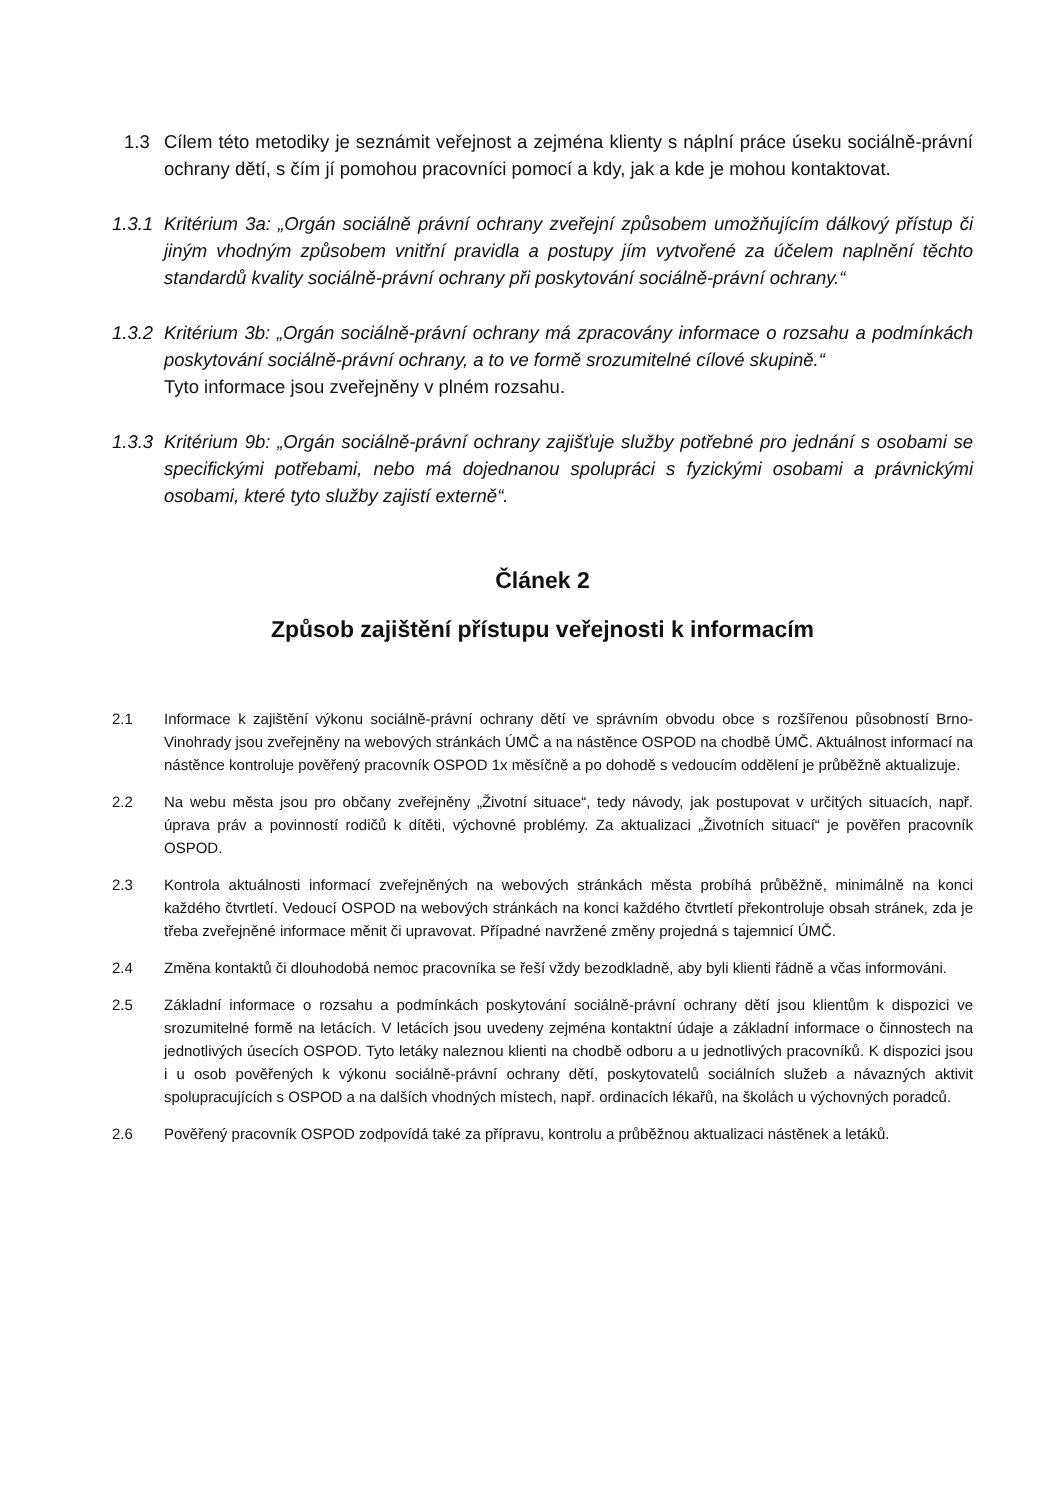1.3 Cílem této metodiky je seznámit veřejnost a zejména klienty s náplní práce úseku sociálně-právní ochrany dětí, s čím jí pomohou pracovníci pomocí a kdy, jak a kde je mohou kontaktovat.
1.3.1 Kritérium 3a: „Orgán sociálně právní ochrany zveřejní způsobem umožňujícím dálkový přístup či jiným vhodným způsobem vnitřní pravidla a postupy jím vytvořené za účelem naplnění těchto standardů kvality sociálně-právní ochrany při poskytování sociálně-právní ochrany.“
1.3.2 Kritérium 3b: „Orgán sociálně-právní ochrany má zpracovány informace o rozsahu a podmínkách poskytování sociálně-právní ochrany, a to ve formě srozumitelné cílové skupině.“
Tyto informace jsou zveřejněny v plném rozsahu.
1.3.3 Kritérium 9b: „Orgán sociálně-právní ochrany zajišťuje služby potřebné pro jednání s osobami se specifickými potřebami, nebo má dojednanou spolupráci s fyzickými osobami a právnickými osobami, které tyto služby zajistí externě“.
Článek 2
Způsob zajištění přístupu veřejnosti k informacím
2.1 Informace k zajištění výkonu sociálně-právní ochrany dětí ve správním obvodu obce s rozšířenou působností Brno-Vinohrady jsou zveřejněny na webových stránkách ÚMČ a na nástěnce OSPOD na chodbě ÚMČ. Aktuálnost informací na nástěnce kontroluje pověřený pracovník OSPOD 1x měsíčně a po dohodě s vedoucím oddělení je průběžně aktualizuje.
2.2 Na webu města jsou pro občany zveřejněny „Životní situace“, tedy návody, jak postupovat v určitých situacích, např. úprava práv a povinností rodičů k dítěti, výchovné problémy. Za aktualizaci „Životních situací“ je pověřen pracovník OSPOD.
2.3 Kontrola aktuálnosti informací zveřejněných na webových stránkách města probíhá průběžně, minimálně na konci každého čtvrtletí. Vedoucí OSPOD na webových stránkách na konci každého čtvrtletí překontroluje obsah stránek, zda je třeba zveřejněné informace měnit či upravovat. Případné navržené změny projedná s tajemnicí ÚMČ.
2.4 Změna kontaktů či dlouhodobá nemoc pracovníka se řeší vždy bezodkladně, aby byli klienti řádně a včas informováni.
2.5 Základní informace o rozsahu a podmínkách poskytování sociálně-právní ochrany dětí jsou klientům k dispozici ve srozumitelné formě na letácích. V letácích jsou uvedeny zejména kontaktní údaje a základní informace o činnostech na jednotlivých úsecích OSPOD. Tyto letáky naleznou klienti na chodbě odboru a u jednotlivých pracovníků. K dispozici jsou i u osob pověřených k výkonu sociálně-právní ochrany dětí, poskytovatelů sociálních služeb a návazných aktivit spolupracujících s OSPOD a na dalších vhodných místech, např. ordinacích lékařů, na školách u výchovných poradců.
2.6 Pověřený pracovník OSPOD zodpovídá také za přípravu, kontrolu a průběžnou aktualizaci nástěnek a letáků.